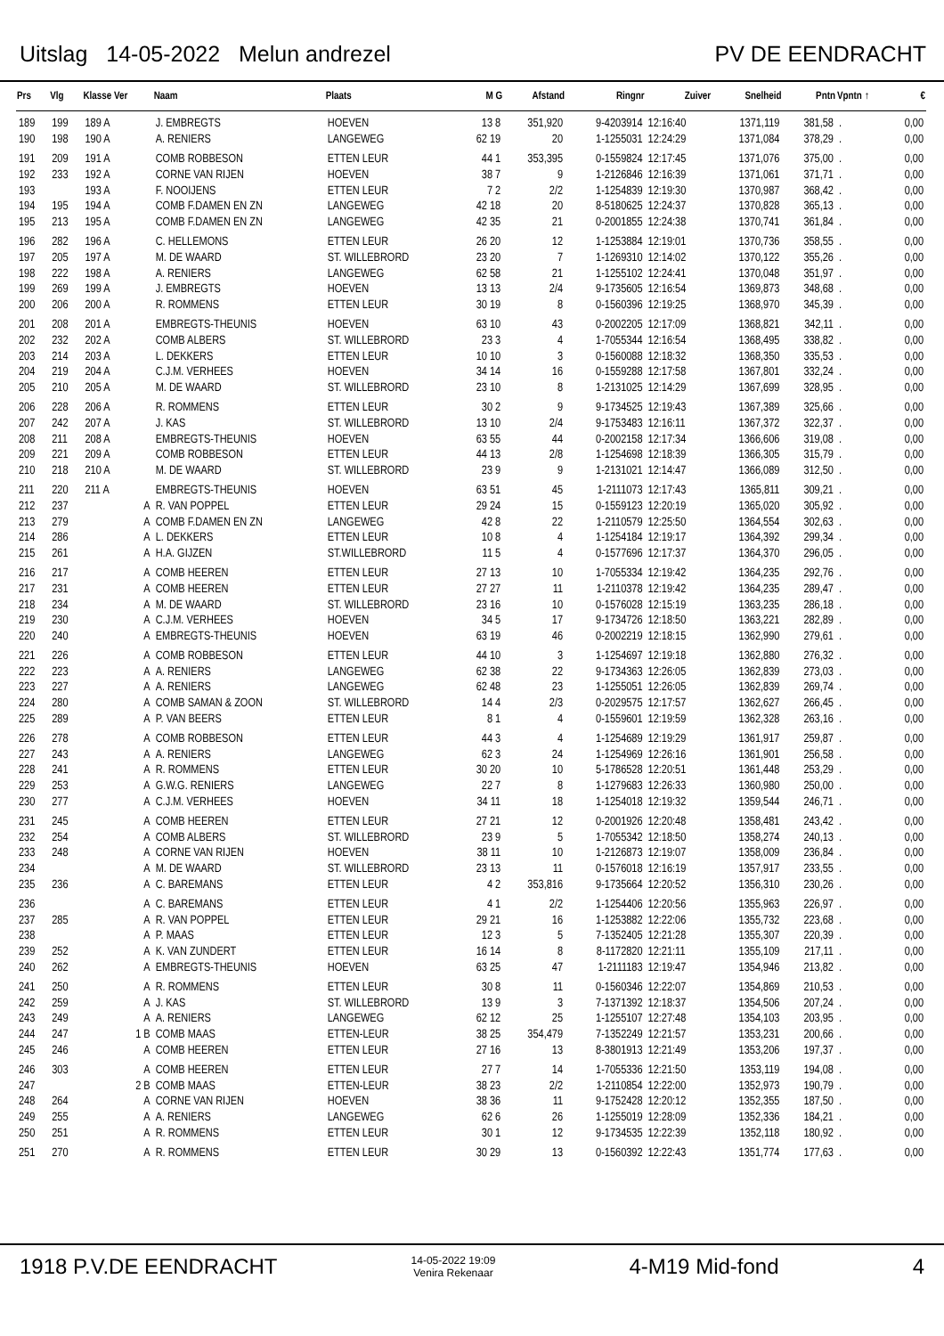Uitslag 14-05-2022 Melun andrezel PV DE EENDRACHT
| Prs | Vlg | Klasse Ver | Naam | Plaats | M G | Afstand | Ringnr | Zuiver | Snelheid | Pntn | Vpntn ↑ | € |
| --- | --- | --- | --- | --- | --- | --- | --- | --- | --- | --- | --- | --- |
| 189 | 199 | 189 A | J. EMBREGTS | HOEVEN | 13 8 | 351,920 | 9-4203914 | 12:16:40 | 1371,119 | 381,58 | . | 0,00 |
| 190 | 198 | 190 A | A. RENIERS | LANGEWEG | 62 19 | 20 | 1-1255031 | 12:24:29 | 1371,084 | 378,29 | . | 0,00 |
| 191 | 209 | 191 A | COMB ROBBESON | ETTEN LEUR | 44 1 | 353,395 | 0-1559824 | 12:17:45 | 1371,076 | 375,00 | . | 0,00 |
| 192 | 233 | 192 A | CORNE VAN RIJEN | HOEVEN | 38 7 | 9 | 1-2126846 | 12:16:39 | 1371,061 | 371,71 | . | 0,00 |
| 193 | | 193 A | F. NOOIJENS | ETTEN LEUR | 7 2 | 2/2 | 1-1254839 | 12:19:30 | 1370,987 | 368,42 | . | 0,00 |
| 194 | 195 | 194 A | COMB F.DAMEN EN ZN | LANGEWEG | 42 18 | 20 | 8-5180625 | 12:24:37 | 1370,828 | 365,13 | . | 0,00 |
| 195 | 213 | 195 A | COMB F.DAMEN EN ZN | LANGEWEG | 42 35 | 21 | 0-2001855 | 12:24:38 | 1370,741 | 361,84 | . | 0,00 |
| 196 | 282 | 196 A | C. HELLEMONS | ETTEN LEUR | 26 20 | 12 | 1-1253884 | 12:19:01 | 1370,736 | 358,55 | . | 0,00 |
| 197 | 205 | 197 A | M. DE WAARD | ST. WILLEBRORD | 23 20 | 7 | 1-1269310 | 12:14:02 | 1370,122 | 355,26 | . | 0,00 |
| 198 | 222 | 198 A | A. RENIERS | LANGEWEG | 62 58 | 21 | 1-1255102 | 12:24:41 | 1370,048 | 351,97 | . | 0,00 |
| 199 | 269 | 199 A | J. EMBREGTS | HOEVEN | 13 13 | 2/4 | 9-1735605 | 12:16:54 | 1369,873 | 348,68 | . | 0,00 |
| 200 | 206 | 200 A | R. ROMMENS | ETTEN LEUR | 30 19 | 8 | 0-1560396 | 12:19:25 | 1368,970 | 345,39 | . | 0,00 |
| 201 | 208 | 201 A | EMBREGTS-THEUNIS | HOEVEN | 63 10 | 43 | 0-2002205 | 12:17:09 | 1368,821 | 342,11 | . | 0,00 |
| 202 | 232 | 202 A | COMB ALBERS | ST. WILLEBRORD | 23 3 | 4 | 1-7055344 | 12:16:54 | 1368,495 | 338,82 | . | 0,00 |
| 203 | 214 | 203 A | L. DEKKERS | ETTEN LEUR | 10 10 | 3 | 0-1560088 | 12:18:32 | 1368,350 | 335,53 | . | 0,00 |
| 204 | 219 | 204 A | C.J.M. VERHEES | HOEVEN | 34 14 | 16 | 0-1559288 | 12:17:58 | 1367,801 | 332,24 | . | 0,00 |
| 205 | 210 | 205 A | M. DE WAARD | ST. WILLEBRORD | 23 10 | 8 | 1-2131025 | 12:14:29 | 1367,699 | 328,95 | . | 0,00 |
| 206 | 228 | 206 A | R. ROMMENS | ETTEN LEUR | 30 2 | 9 | 9-1734525 | 12:19:43 | 1367,389 | 325,66 | . | 0,00 |
| 207 | 242 | 207 A | J. KAS | ST. WILLEBRORD | 13 10 | 2/4 | 9-1753483 | 12:16:11 | 1367,372 | 322,37 | . | 0,00 |
| 208 | 211 | 208 A | EMBREGTS-THEUNIS | HOEVEN | 63 55 | 44 | 0-2002158 | 12:17:34 | 1366,606 | 319,08 | . | 0,00 |
| 209 | 221 | 209 A | COMB ROBBESON | ETTEN LEUR | 44 13 | 2/8 | 1-1254698 | 12:18:39 | 1366,305 | 315,79 | . | 0,00 |
| 210 | 218 | 210 A | M. DE WAARD | ST. WILLEBRORD | 23 9 | 9 | 1-2131021 | 12:14:47 | 1366,089 | 312,50 | . | 0,00 |
| 211 | 220 | 211 A | EMBREGTS-THEUNIS | HOEVEN | 63 51 | 45 | 1-2111073 | 12:17:43 | 1365,811 | 309,21 | . | 0,00 |
| 212 | 237 | A | R. VAN POPPEL | ETTEN LEUR | 29 24 | 15 | 0-1559123 | 12:20:19 | 1365,020 | 305,92 | . | 0,00 |
| 213 | 279 | A | COMB F.DAMEN EN ZN | LANGEWEG | 42 8 | 22 | 1-2110579 | 12:25:50 | 1364,554 | 302,63 | . | 0,00 |
| 214 | 286 | A | L. DEKKERS | ETTEN LEUR | 10 8 | 4 | 1-1254184 | 12:19:17 | 1364,392 | 299,34 | . | 0,00 |
| 215 | 261 | A | H.A. GIJZEN | ST.WILLEBRORD | 11 5 | 4 | 0-1577696 | 12:17:37 | 1364,370 | 296,05 | . | 0,00 |
| 216 | 217 | A | COMB HEEREN | ETTEN LEUR | 27 13 | 10 | 1-7055334 | 12:19:42 | 1364,235 | 292,76 | . | 0,00 |
| 217 | 231 | A | COMB HEEREN | ETTEN LEUR | 27 27 | 11 | 1-2110378 | 12:19:42 | 1364,235 | 289,47 | . | 0,00 |
| 218 | 234 | A | M. DE WAARD | ST. WILLEBRORD | 23 16 | 10 | 0-1576028 | 12:15:19 | 1363,235 | 286,18 | . | 0,00 |
| 219 | 230 | A | C.J.M. VERHEES | HOEVEN | 34 5 | 17 | 9-1734726 | 12:18:50 | 1363,221 | 282,89 | . | 0,00 |
| 220 | 240 | A | EMBREGTS-THEUNIS | HOEVEN | 63 19 | 46 | 0-2002219 | 12:18:15 | 1362,990 | 279,61 | . | 0,00 |
| 221 | 226 | A | COMB ROBBESON | ETTEN LEUR | 44 10 | 3 | 1-1254697 | 12:19:18 | 1362,880 | 276,32 | . | 0,00 |
| 222 | 223 | A | A. RENIERS | LANGEWEG | 62 38 | 22 | 9-1734363 | 12:26:05 | 1362,839 | 273,03 | . | 0,00 |
| 223 | 227 | A | A. RENIERS | LANGEWEG | 62 48 | 23 | 1-1255051 | 12:26:05 | 1362,839 | 269,74 | . | 0,00 |
| 224 | 280 | A | COMB SAMAN & ZOON | ST. WILLEBRORD | 14 4 | 2/3 | 0-2029575 | 12:17:57 | 1362,627 | 266,45 | . | 0,00 |
| 225 | 289 | A | P. VAN BEERS | ETTEN LEUR | 8 1 | 4 | 0-1559601 | 12:19:59 | 1362,328 | 263,16 | . | 0,00 |
| 226 | 278 | A | COMB ROBBESON | ETTEN LEUR | 44 3 | 4 | 1-1254689 | 12:19:29 | 1361,917 | 259,87 | . | 0,00 |
| 227 | 243 | A | A. RENIERS | LANGEWEG | 62 3 | 24 | 1-1254969 | 12:26:16 | 1361,901 | 256,58 | . | 0,00 |
| 228 | 241 | A | R. ROMMENS | ETTEN LEUR | 30 20 | 10 | 5-1786528 | 12:20:51 | 1361,448 | 253,29 | . | 0,00 |
| 229 | 253 | A | G.W.G. RENIERS | LANGEWEG | 22 7 | 8 | 1-1279683 | 12:26:33 | 1360,980 | 250,00 | . | 0,00 |
| 230 | 277 | A | C.J.M. VERHEES | HOEVEN | 34 11 | 18 | 1-1254018 | 12:19:32 | 1359,544 | 246,71 | . | 0,00 |
| 231 | 245 | A | COMB HEEREN | ETTEN LEUR | 27 21 | 12 | 0-2001926 | 12:20:48 | 1358,481 | 243,42 | . | 0,00 |
| 232 | 254 | A | COMB ALBERS | ST. WILLEBRORD | 23 9 | 5 | 1-7055342 | 12:18:50 | 1358,274 | 240,13 | . | 0,00 |
| 233 | 248 | A | CORNE VAN RIJEN | HOEVEN | 38 11 | 10 | 1-2126873 | 12:19:07 | 1358,009 | 236,84 | . | 0,00 |
| 234 | | A | M. DE WAARD | ST. WILLEBRORD | 23 13 | 11 | 0-1576018 | 12:16:19 | 1357,917 | 233,55 | . | 0,00 |
| 235 | 236 | A | C. BAREMANS | ETTEN LEUR | 4 2 | 353,816 | 9-1735664 | 12:20:52 | 1356,310 | 230,26 | . | 0,00 |
| 236 | | A | C. BAREMANS | ETTEN LEUR | 4 1 | 2/2 | 1-1254406 | 12:20:56 | 1355,963 | 226,97 | . | 0,00 |
| 237 | 285 | A | R. VAN POPPEL | ETTEN LEUR | 29 21 | 16 | 1-1253882 | 12:22:06 | 1355,732 | 223,68 | . | 0,00 |
| 238 | | A | P. MAAS | ETTEN LEUR | 12 3 | 5 | 7-1352405 | 12:21:28 | 1355,307 | 220,39 | . | 0,00 |
| 239 | 252 | A | K. VAN ZUNDERT | ETTEN LEUR | 16 14 | 8 | 8-1172820 | 12:21:11 | 1355,109 | 217,11 | . | 0,00 |
| 240 | 262 | A | EMBREGTS-THEUNIS | HOEVEN | 63 25 | 47 | 1-2111183 | 12:19:47 | 1354,946 | 213,82 | . | 0,00 |
| 241 | 250 | A | R. ROMMENS | ETTEN LEUR | 30 8 | 11 | 0-1560346 | 12:22:07 | 1354,869 | 210,53 | . | 0,00 |
| 242 | 259 | A | J. KAS | ST. WILLEBRORD | 13 9 | 3 | 7-1371392 | 12:18:37 | 1354,506 | 207,24 | . | 0,00 |
| 243 | 249 | A | A. RENIERS | LANGEWEG | 62 12 | 25 | 1-1255107 | 12:27:48 | 1354,103 | 203,95 | . | 0,00 |
| 244 | 247 | 1 B | COMB MAAS | ETTEN-LEUR | 38 25 | 354,479 | 7-1352249 | 12:21:57 | 1353,231 | 200,66 | . | 0,00 |
| 245 | 246 | A | COMB HEEREN | ETTEN LEUR | 27 16 | 13 | 8-3801913 | 12:21:49 | 1353,206 | 197,37 | . | 0,00 |
| 246 | 303 | A | COMB HEEREN | ETTEN LEUR | 27 7 | 14 | 1-7055336 | 12:21:50 | 1353,119 | 194,08 | . | 0,00 |
| 247 | | 2 B | COMB MAAS | ETTEN-LEUR | 38 23 | 2/2 | 1-2110854 | 12:22:00 | 1352,973 | 190,79 | . | 0,00 |
| 248 | 264 | A | CORNE VAN RIJEN | HOEVEN | 38 36 | 11 | 9-1752428 | 12:20:12 | 1352,355 | 187,50 | . | 0,00 |
| 249 | 255 | A | A. RENIERS | LANGEWEG | 62 6 | 26 | 1-1255019 | 12:28:09 | 1352,336 | 184,21 | . | 0,00 |
| 250 | 251 | A | R. ROMMENS | ETTEN LEUR | 30 1 | 12 | 9-1734535 | 12:22:39 | 1352,118 | 180,92 | . | 0,00 |
| 251 | 270 | A | R. ROMMENS | ETTEN LEUR | 30 29 | 13 | 0-1560392 | 12:22:43 | 1351,774 | 177,63 | . | 0,00 |
1918 P.V.DE EENDRACHT 14-05-2022 19:09
Venira Rekenaar 4-M19 Mid-fond 4